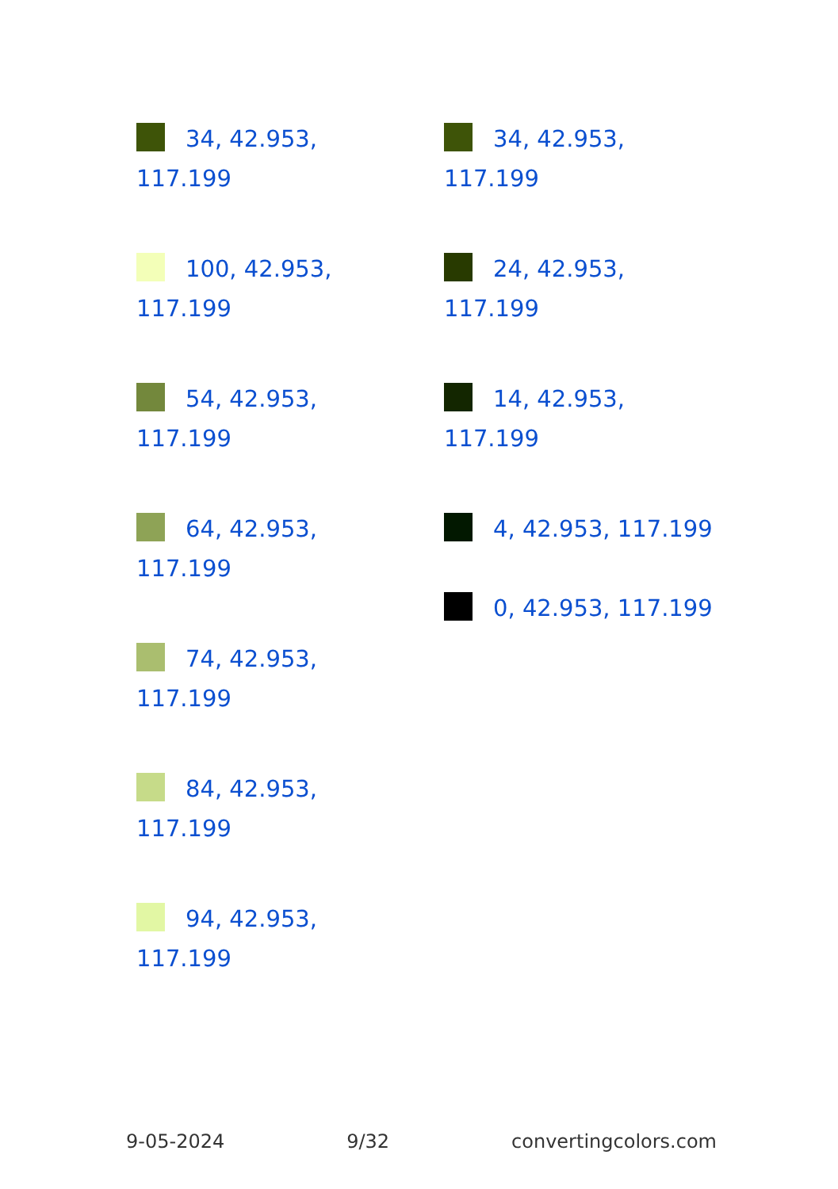34, 42.953, 117.199
100, 42.953, 117.199
54, 42.953, 117.199
64, 42.953, 117.199
74, 42.953, 117.199
84, 42.953, 117.199
94, 42.953, 117.199
34, 42.953, 117.199
24, 42.953, 117.199
14, 42.953, 117.199
4, 42.953, 117.199
0, 42.953, 117.199
9-05-2024 9/32 convertingcolors.com